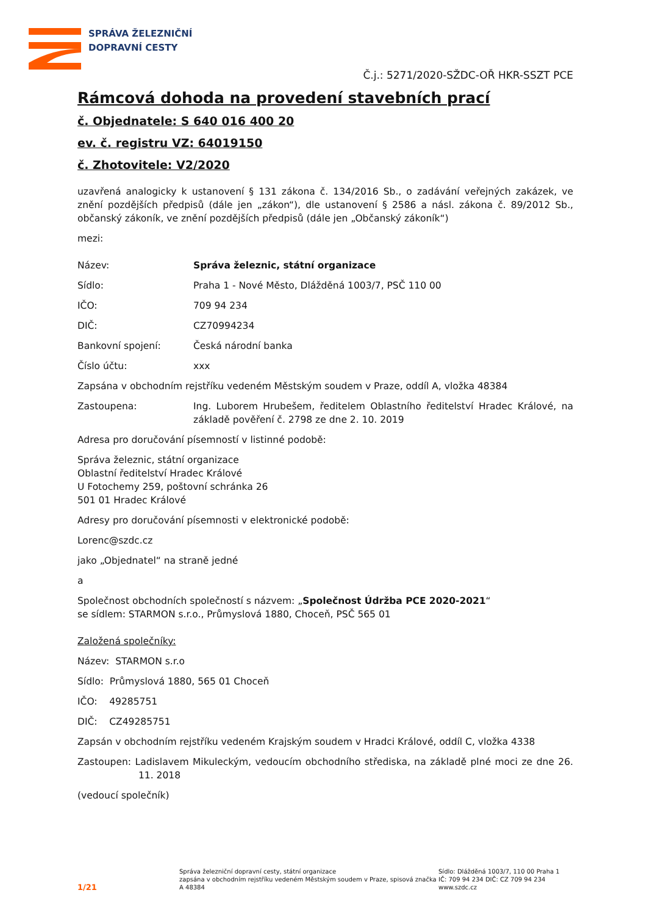SPRÁVA ŽELEZNIČNÍ
DOPRAVNÍ CESTY
Č.j.: 5271/2020-SŽDC-OŘ HKR-SSZT PCE
Rámcová dohoda na provedení stavebních prací
č. Objednatele: S 640 016 400 20
ev. č. registru VZ: 64019150
č. Zhotovitele: V2/2020
uzavřená analogicky k ustanovení § 131 zákona č. 134/2016 Sb., o zadávání veřejných zakázek, ve znění pozdějších předpisů (dále jen „zákon“), dle ustanovení § 2586 a násl. zákona č. 89/2012 Sb., občanský zákoník, ve znění pozdějších předpisů (dále jen „Občanský zákoník“)
mezi:
Název: Správa železnic, státní organizace
Sídlo: Praha 1 - Nové Město, Dlážděná 1003/7, PSČ 110 00
IČO: 709 94 234
DIČ: CZ70994234
Bankovní spojení: Česká národní banka
Číslo účtu: xxx
Zapsána v obchodním rejstříku vedeném Městským soudem v Praze, oddíl A, vložka 48384
Zastoupena: Ing. Luborem Hrubešem, ředitelem Oblastního ředitelství Hradec Králové, na základě pověření č. 2798 ze dne 2. 10. 2019
Adresa pro doručování písemností v listinné podobě:
Správa železnic, státní organizace
Oblastní ředitelství Hradec Králové
U Fotochemy 259, poštovní schránka 26
501 01 Hradec Králové
Adresy pro doručování písemnosti v elektronické podobě:
Lorenc@szdc.cz
jako „Objednatel“ na straně jedné
a
Společnost obchodních společností s názvem: „Společnost Údržba PCE 2020-2021“
se sídlem: STARMON s.r.o., Průmyslová 1880, Choceň, PSČ 565 01
Založená společníky:
Název: STARMON s.r.o
Sídlo: Průmyslová 1880, 565 01 Choceň
IČO: 49285751
DIČ: CZ49285751
Zapsán v obchodním rejstříku vedeném Krajským soudem v Hradci Králové, oddíl C, vložka 4338
Zastoupen: Ladislavem Mikuleckým, vedoucím obchodního střediska, na základě plné moci ze dne 26. 11. 2018
(vedoucí společník)
1/21
Správa železniční dopravní cesty, státní organizace
zapsána v obchodním rejstříku vedeném Městským soudem v Praze, spisová značka A 48384
Sídlo: Dlážděná 1003/7, 110 00 Praha 1
IČ: 709 94 234 DIČ: CZ 709 94 234
www.szdc.cz